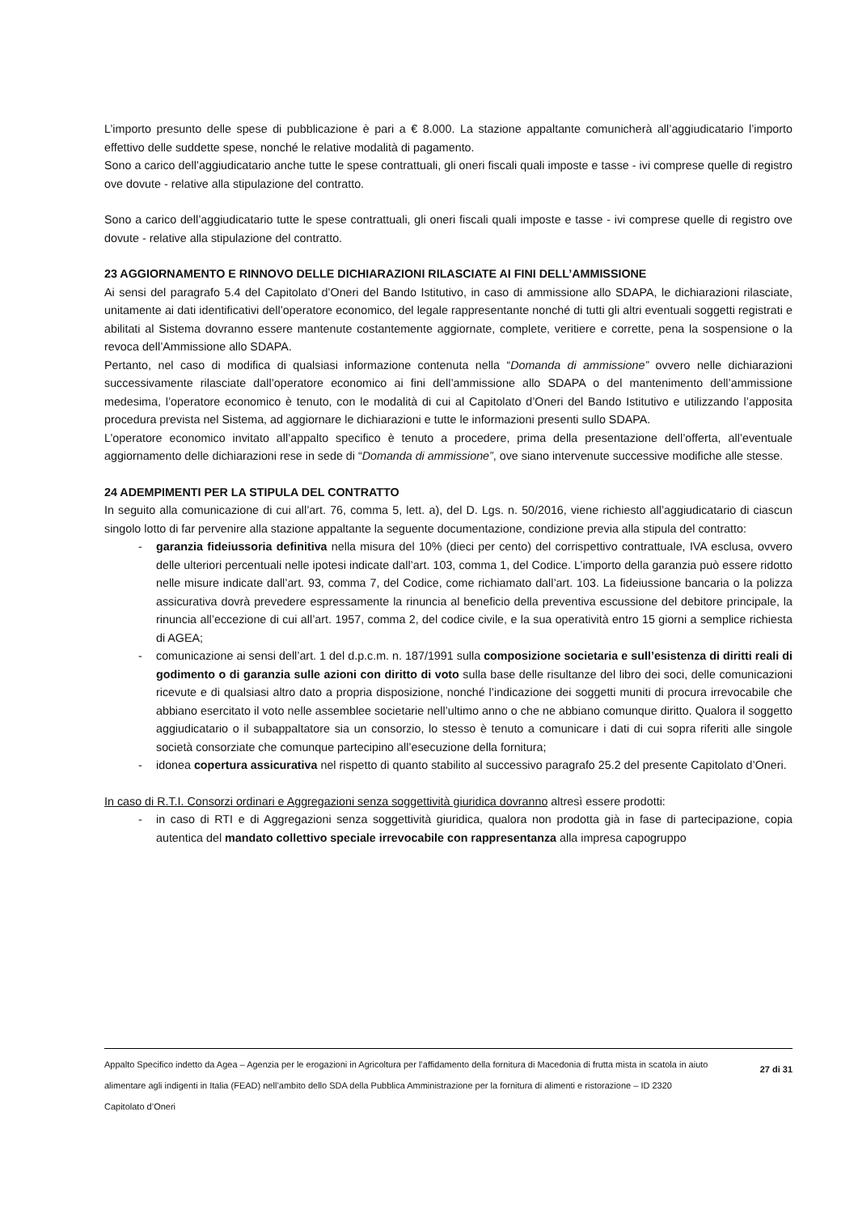L’importo presunto delle spese di pubblicazione è pari a € 8.000. La stazione appaltante comunicherà all’aggiudicatario l’importo effettivo delle suddette spese, nonché le relative modalità di pagamento.
Sono a carico dell’aggiudicatario anche tutte le spese contrattuali, gli oneri fiscali quali imposte e tasse - ivi comprese quelle di registro ove dovute - relative alla stipulazione del contratto.
Sono a carico dell’aggiudicatario tutte le spese contrattuali, gli oneri fiscali quali imposte e tasse - ivi comprese quelle di registro ove dovute - relative alla stipulazione del contratto.
23 AGGIORNAMENTO E RINNOVO DELLE DICHIARAZIONI RILASCIATE AI FINI DELL’AMMISSIONE
Ai sensi del paragrafo 5.4 del Capitolato d’Oneri del Bando Istitutivo, in caso di ammissione allo SDAPA, le dichiarazioni rilasciate, unitamente ai dati identificativi dell’operatore economico, del legale rappresentante nonché di tutti gli altri eventuali soggetti registrati e abilitati al Sistema dovranno essere mantenute costantemente aggiornate, complete, veritiere e corrette, pena la sospensione o la revoca dell’Ammissione allo SDAPA.
Pertanto, nel caso di modifica di qualsiasi informazione contenuta nella “Domanda di ammissione” ovvero nelle dichiarazioni successivamente rilasciate dall’operatore economico ai fini dell’ammissione allo SDAPA o del mantenimento dell’ammissione medesima, l’operatore economico è tenuto, con le modalità di cui al Capitolato d’Oneri del Bando Istitutivo e utilizzando l’apposita procedura prevista nel Sistema, ad aggiornare le dichiarazioni e tutte le informazioni presenti sullo SDAPA.
L’operatore economico invitato all’appalto specifico è tenuto a procedere, prima della presentazione dell’offerta, all’eventuale aggiornamento delle dichiarazioni rese in sede di “Domanda di ammissione”, ove siano intervenute successive modifiche alle stesse.
24 ADEMPIMENTI PER LA STIPULA DEL CONTRATTO
In seguito alla comunicazione di cui all’art. 76, comma 5, lett. a), del D. Lgs. n. 50/2016, viene richiesto all’aggiudicatario di ciascun singolo lotto di far pervenire alla stazione appaltante la seguente documentazione, condizione previa alla stipula del contratto:
- garanzia fideiussoria definitiva nella misura del 10% (dieci per cento) del corrispettivo contrattuale, IVA esclusa, ovvero delle ulteriori percentuali nelle ipotesi indicate dall’art. 103, comma 1, del Codice. L’importo della garanzia può essere ridotto nelle misure indicate dall’art. 93, comma 7, del Codice, come richiamato dall’art. 103. La fideiussione bancaria o la polizza assicurativa dovrà prevedere espressamente la rinuncia al beneficio della preventiva escussione del debitore principale, la rinuncia all’eccezione di cui all’art. 1957, comma 2, del codice civile, e la sua operatività entro 15 giorni a semplice richiesta di AGEA;
- comunicazione ai sensi dell’art. 1 del d.p.c.m. n. 187/1991 sulla composizione societaria e sull’esistenza di diritti reali di godimento o di garanzia sulle azioni con diritto di voto sulla base delle risultanze del libro dei soci, delle comunicazioni ricevute e di qualsiasi altro dato a propria disposizione, nonché l’indicazione dei soggetti muniti di procura irrevocabile che abbiano esercitato il voto nelle assemblee societarie nell’ultimo anno o che ne abbiano comunque diritto. Qualora il soggetto aggiudicatario o il subappaltatore sia un consorzio, lo stesso è tenuto a comunicare i dati di cui sopra riferiti alle singole società consorziate che comunque partecipino all’esecuzione della fornitura;
- idonea copertura assicurativa nel rispetto di quanto stabilito al successivo paragrafo 25.2 del presente Capitolato d’Oneri.
In caso di R.T.I. Consorzi ordinari e Aggregazioni senza soggettività giuridica dovranno altresì essere prodotti:
- in caso di RTI e di Aggregazioni senza soggettività giuridica, qualora non prodotta già in fase di partecipazione, copia autentica del mandato collettivo speciale irrevocabile con rappresentanza alla impresa capogruppo
Appalto Specifico indetto da Agea – Agenzia per le erogazioni in Agricoltura per l’affidamento della fornitura di Macedonia di frutta mista in scatola in aiuto alimentare agli indigenti in Italia (FEAD) nell’ambito dello SDA della Pubblica Amministrazione per la fornitura di alimenti e ristorazione – ID 2320
Capitolato d’Oneri
27 di 31